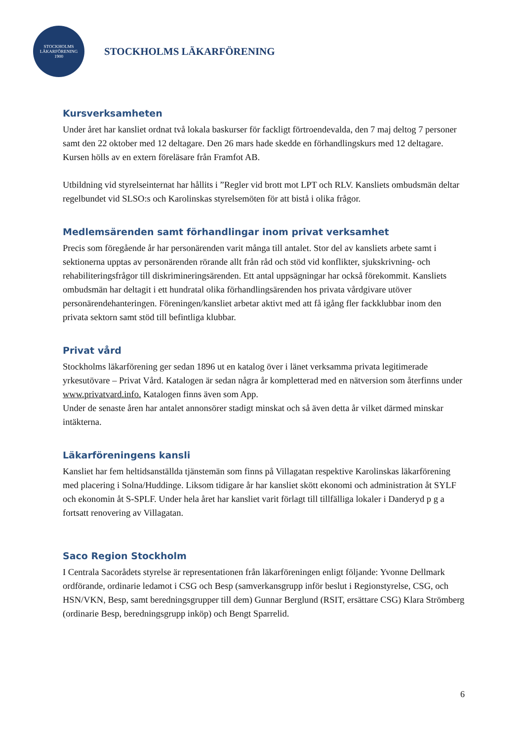STOCKHOLMS
LÄKARFÖRENING
1900
STOCKHOLMS LÄKARFÖRENING
Kursverksamheten
Under året har kansliet ordnat två lokala baskurser för fackligt förtroendevalda, den 7 maj deltog 7 personer samt den 22 oktober med 12 deltagare. Den 26 mars hade skedde en förhandlingskurs med 12 deltagare. Kursen hölls av en extern föreläsare från Framfot AB.
Utbildning vid styrelseinternat har hållits i ”Regler vid brott mot LPT och RLV. Kansliets ombudsmän deltar regelbundet vid SLSO:s och Karolinskas styrelsemöten för att bistå i olika frågor.
Medlemsärenden samt förhandlingar inom privat verksamhet
Precis som föregående år har personärenden varit många till antalet. Stor del av kansliets arbete samt i sektionerna upptas av personärenden rörande allt från råd och stöd vid konflikter, sjukskrivning- och rehabiliteringsfrågor till diskrimineringsärenden. Ett antal uppsägningar har också förekommit. Kansliets ombudsmän har deltagit i ett hundratal olika förhandlingsärenden hos privata vårdgivare utöver personärendehanteringen. Föreningen/kansliet arbetar aktivt med att få igång fler fackklubbar inom den privata sektorn samt stöd till befintliga klubbar.
Privat vård
Stockholms läkarförening ger sedan 1896 ut en katalog över i länet verksamma privata legitimerade yrkesutövare – Privat Vård. Katalogen är sedan några år kompletterad med en nätversion som återfinns under www.privatvard.info. Katalogen finns även som App.
Under de senaste åren har antalet annonsörer stadigt minskat och så även detta år vilket därmed minskar intäkterna.
Läkarföreningens kansli
Kansliet har fem heltidsanställda tjänstemän som finns på Villagatan respektive Karolinskas läkarförening med placering i Solna/Huddinge. Liksom tidigare år har kansliet skött ekonomi och administration åt SYLF och ekonomin åt S-SPLF. Under hela året har kansliet varit förlagt till tillfälliga lokaler i Danderyd p g a fortsatt renovering av Villagatan.
Saco Region Stockholm
I Centrala Sacorådets styrelse är representationen från läkarföreningen enligt följande: Yvonne Dellmark ordförande, ordinarie ledamot i CSG och Besp (samverkansgrupp inför beslut i Regionstyrelse, CSG, och HSN/VKN, Besp, samt beredningsgrupper till dem) Gunnar Berglund (RSIT, ersättare CSG) Klara Strömberg (ordinarie Besp, beredningsgrupp inköp) och Bengt Sparrelid.
6